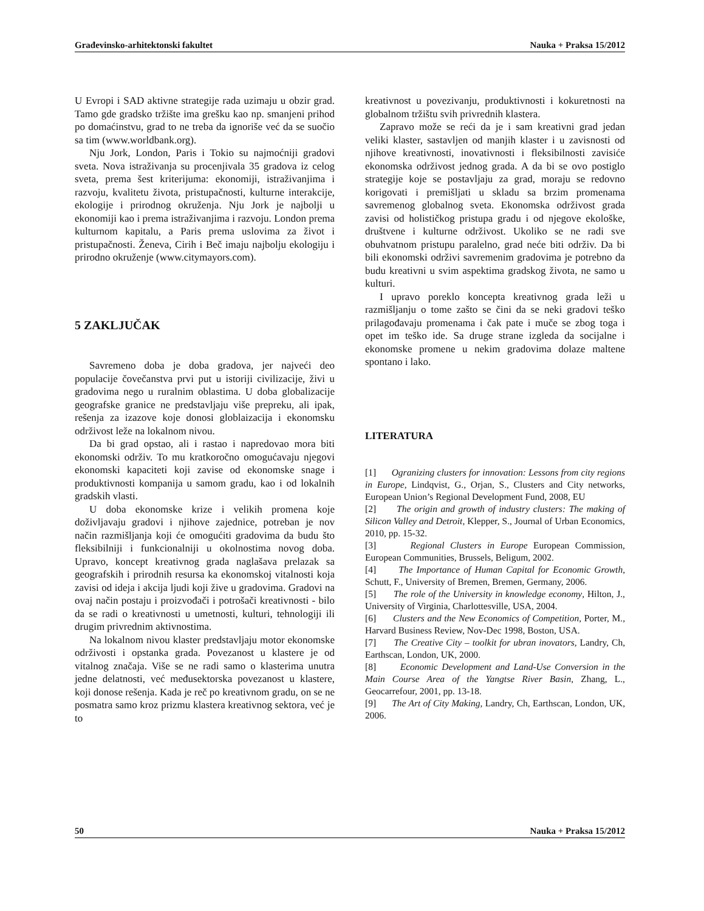Građevinsko-arhitektonski fakultet Nauka + Praksa 15/2012
U Evropi i SAD aktivne strategije rada uzimaju u obzir grad. Tamo gde gradsko tržište ima grešku kao np. smanjeni prihod po domaćinstvu, grad to ne treba da ignoriše već da se suočio sa tim (www.worldbank.org).
Nju Jork, London, Paris i Tokio su najmoćniji gradovi sveta. Nova istraživanja su procenjivala 35 gradova iz celog sveta, prema šest kriterijuma: ekonomiji, istraživanjima i razvoju, kvalitetu života, pristupačnosti, kulturne interakcije, ekologije i prirodnog okruženja. Nju Jork je najbolji u ekonomiji kao i prema istraživanjima i razvoju. London prema kulturnom kapitalu, a Paris prema uslovima za život i pristupačnosti. Ženeva, Cirih i Beč imaju najbolju ekologiju i prirodno okruženje (www.citymayors.com).
5 ZAKLJUČAK
Savremeno doba je doba gradova, jer najveći deo populacije čovečanstva prvi put u istoriji civilizacije, živi u gradovima nego u ruralnim oblastima. U doba globalizacije geografske granice ne predstavljaju više prepreku, ali ipak, rešenja za izazove koje donosi globlaizacija i ekonomsku održivost leže na lokalnom nivou.
Da bi grad opstao, ali i rastao i napredovao mora biti ekonomski održiv. To mu kratkoročno omogućavaju njegovi ekonomski kapaciteti koji zavise od ekonomske snage i produktivnosti kompanija u samom gradu, kao i od lokalnih gradskih vlasti.
U doba ekonomske krize i velikih promena koje doživljavaju gradovi i njihove zajednice, potreban je nov način razmišljanja koji će omogućiti gradovima da budu što fleksibilniji i funkcionalniji u okolnostima novog doba. Upravo, koncept kreativnog grada naglašava prelazak sa geografskih i prirodnih resursa ka ekonomskoj vitalnosti koja zavisi od ideja i akcija ljudi koji žive u gradovima. Gradovi na ovaj način postaju i proizvođači i potrošači kreativnosti - bilo da se radi o kreativnosti u umetnosti, kulturi, tehnologiji ili drugim privrednim aktivnostima.
Na lokalnom nivou klaster predstavljaju motor ekonomske održivosti i opstanka grada. Povezanost u klastere je od vitalnog značaja. Više se ne radi samo o klasterima unutra jedne delatnosti, već međusektorska povezanost u klastere, koji donose rešenja. Kada je reč po kreativnom gradu, on se ne posmatra samo kroz prizmu klastera kreativnog sektora, već je to
kreativnost u povezivanju, produktivnosti i kokuretnosti na globalnom tržištu svih privrednih klastera.
Zapravo može se reći da je i sam kreativni grad jedan veliki klaster, sastavljen od manjih klaster i u zavisnosti od njihove kreativnosti, inovativnosti i fleksibilnosti zavisiće ekonomska održivost jednog grada. A da bi se ovo postiglo strategije koje se postavljaju za grad, moraju se redovno korigovati i premišljati u skladu sa brzim promenama savremenog globalnog sveta. Ekonomska održivost grada zavisi od holističkog pristupa gradu i od njegove ekološke, društvene i kulturne održivost. Ukoliko se ne radi sve obuhvatnom pristupu paralelno, grad neće biti održiv. Da bi bili ekonomski održivi savremenim gradovima je potrebno da budu kreativni u svim aspektima gradskog života, ne samo u kulturi.
I upravo poreklo koncepta kreativnog grada leži u razmišljanju o tome zašto se čini da se neki gradovi teško prilagođavaju promenama i čak pate i muče se zbog toga i opet im teško ide. Sa druge strane izgleda da socijalne i ekonomske promene u nekim gradovima dolaze maltene spontano i lako.
LITERATURA
[1] Ogranizing clusters for innovation: Lessons from city regions in Europe, Lindqvist, G., Orjan, S., Clusters and City networks, European Union’s Regional Development Fund, 2008, EU
[2] The origin and growth of industry clusters: The making of Silicon Valley and Detroit, Klepper, S., Journal of Urban Economics, 2010, pp. 15-32.
[3] Regional Clusters in Europe European Commission, European Communities, Brussels, Beligum, 2002.
[4] The Importance of Human Capital for Economic Growth, Schutt, F., University of Bremen, Bremen, Germany, 2006.
[5] The role of the University in knowledge economy, Hilton, J., University of Virginia, Charlottesville, USA, 2004.
[6] Clusters and the New Economics of Competition, Porter, M., Harvard Business Review, Nov-Dec 1998, Boston, USA.
[7] The Creative City – toolkit for ubran inovators, Landry, Ch, Earthscan, London, UK, 2000.
[8] Economic Development and Land-Use Conversion in the Main Course Area of the Yangtse River Basin, Zhang, L., Geocarrefour, 2001, pp. 13-18.
[9] The Art of City Making, Landry, Ch, Earthscan, London, UK, 2006.
50 Nauka + Praksa 15/2012